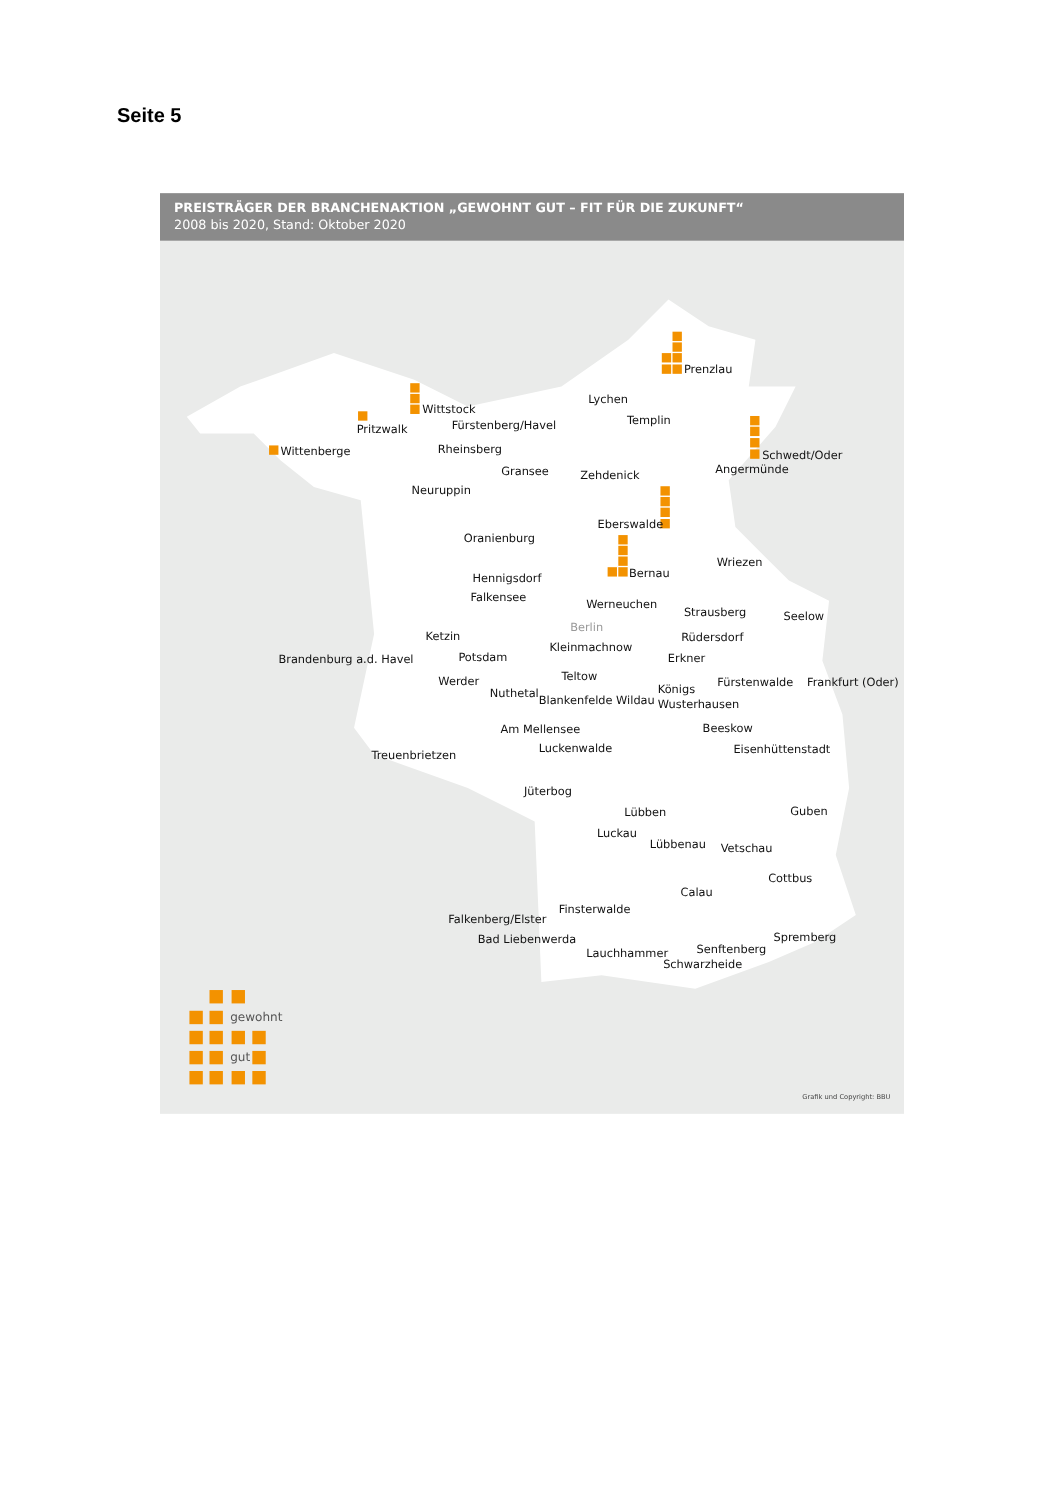Seite 5
PREISTRÄGER DER BRANCHENAKTION „GEWOHNT GUT – FIT FÜR DIE ZUKUNFT“
2008 bis 2020, Stand: Oktober 2020
Prenzlau
Lychen
Wittstock
Templin
Pritzwalk
Fürstenberg/Havel
Wittenberge
Rheinsberg
Schwedt/Oder
Angermünde
Gransee
Zehdenick
Neuruppin
Eberswalde
Oranienburg
Wriezen
Bernau
Hennigsdorf
Falkensee
Werneuchen
Strausberg
Seelow
Berlin
Ketzin
Rüdersdorf
Kleinmachnow
Brandenburg a.d. Havel
Potsdam
Erkner
Teltow
Werder
Fürstenwalde
Frankfurt (Oder)
Königs
Nuthetal
Blankenfelde Wildau
Wusterhausen
Am Mellensee
Beeskow
Luckenwalde
Eisenhüttenstadt
Treuenbrietzen
Jüterbog
Guben
Lübben
Luckau
Lübbenau
Vetschau
Cottbus
Calau
Finsterwalde
Falkenberg/Elster
Spremberg
Bad Liebenwerda
Senftenberg
Lauchhammer
Schwarzheide
gewohnt
gut
Grafik und Copyright: BBU